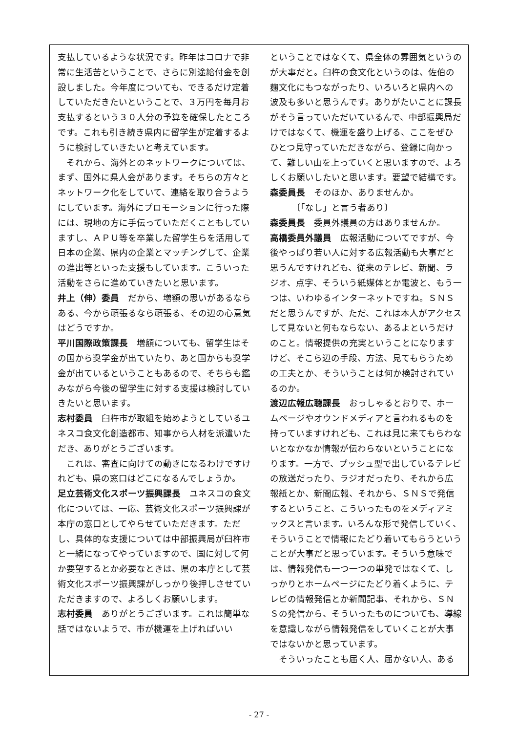支払しているような状況です。昨年はコロナで非常に生活苦ということで、さらに別途給付金を創設しました。今年度についても、できるだけ定着していただきたいということで、３万円を毎月お支払するという３０人分の予算を確保したところです。これも引き続き県内に留学生が定着するように検討していきたいと考えています。
　それから、海外とのネットワークについては、まず、国外に県人会があります。そちらの方々とネットワーク化をしていて、連絡を取り合うようにしています。海外にプロモーションに行った際には、現地の方に手伝っていただくこともしていますし、ＡＰＵ等を卒業した留学生らを活用して日本の企業、県内の企業とマッチングして、企業の進出等といった支援もしています。こういった活動をさらに進めていきたいと思います。
井上（伸）委員　だから、増額の思いがあるならある、今から頑張るなら頑張る、その辺の心意気はどうですか。
平川国際政策課長　増額についても、留学生はその国から奨学金が出ていたり、あと国からも奨学金が出ているということもあるので、そちらも鑑みながら今後の留学生に対する支援は検討していきたいと思います。
志村委員　臼杵市が取組を始めようとしているユネスコ食文化創造都市、知事から人材を派遣いただき、ありがとうございます。
　これは、審査に向けての動きになるわけですけれども、県の窓口はどこになるんでしょうか。
足立芸術文化スポーツ振興課長　ユネスコの食文化については、一応、芸術文化スポーツ振興課が本庁の窓口としてやらせていただきます。ただし、具体的な支援については中部振興局が臼杵市と一緒になってやっていますので、国に対して何か要望するとか必要なときは、県の本庁として芸術文化スポーツ振興課がしっかり後押しさせていただきますので、よろしくお願いします。
志村委員　ありがとうございます。これは簡単な話ではないようで、市が機運を上げればいい
ということではなくて、県全体の雰囲気というのが大事だと。臼杵の食文化というのは、佐伯の麹文化にもつながったり、いろいろと県内への波及も多いと思うんです。ありがたいことに課長がそう言っていただいているんで、中部振興局だけではなくて、機運を盛り上げる、ここをぜひひとつ見守っていただきながら、登録に向かって、難しい山を上っていくと思いますので、よろしくお願いしたいと思います。要望で結構です。
森委員長　そのほか、ありませんか。
　　　〔「なし」と言う者あり〕
森委員長　委員外議員の方はありませんか。
高橋委員外議員　広報活動についてですが、今後やっぱり若い人に対する広報活動も大事だと思うんですけれども、従来のテレビ、新聞、ラジオ、点字、そういう紙媒体とか電波と、もう一つは、いわゆるインターネットですね。ＳＮＳだと思うんですが、ただ、これは本人がアクセスして見ないと何もならない、あるよというだけのこと。情報提供の充実ということになりますけど、そこら辺の手段、方法、見てもらうための工夫とか、そういうことは何か検討されているのか。
渡辺広報広聴課長　おっしゃるとおりで、ホームページやオウンドメディアと言われるものを持っていますけれども、これは見に来てもらわないとなかなか情報が伝わらないということになります。一方で、プッシュ型で出しているテレビの放送だったり、ラジオだったり、それから広報紙とか、新聞広報、それから、ＳＮＳで発信するということ、こういったものをメディアミックスと言います。いろんな形で発信していく、そういうことで情報にたどり着いてもらうということが大事だと思っています。そういう意味では、情報発信も一つ一つの単発ではなくて、しっかりとホームページにたどり着くように、テレビの情報発信とか新聞記事、それから、ＳＮＳの発信から、そういったものについても、導線を意識しながら情報発信をしていくことが大事ではないかと思っています。
　そういったことも届く人、届かない人、ある
- 27 -